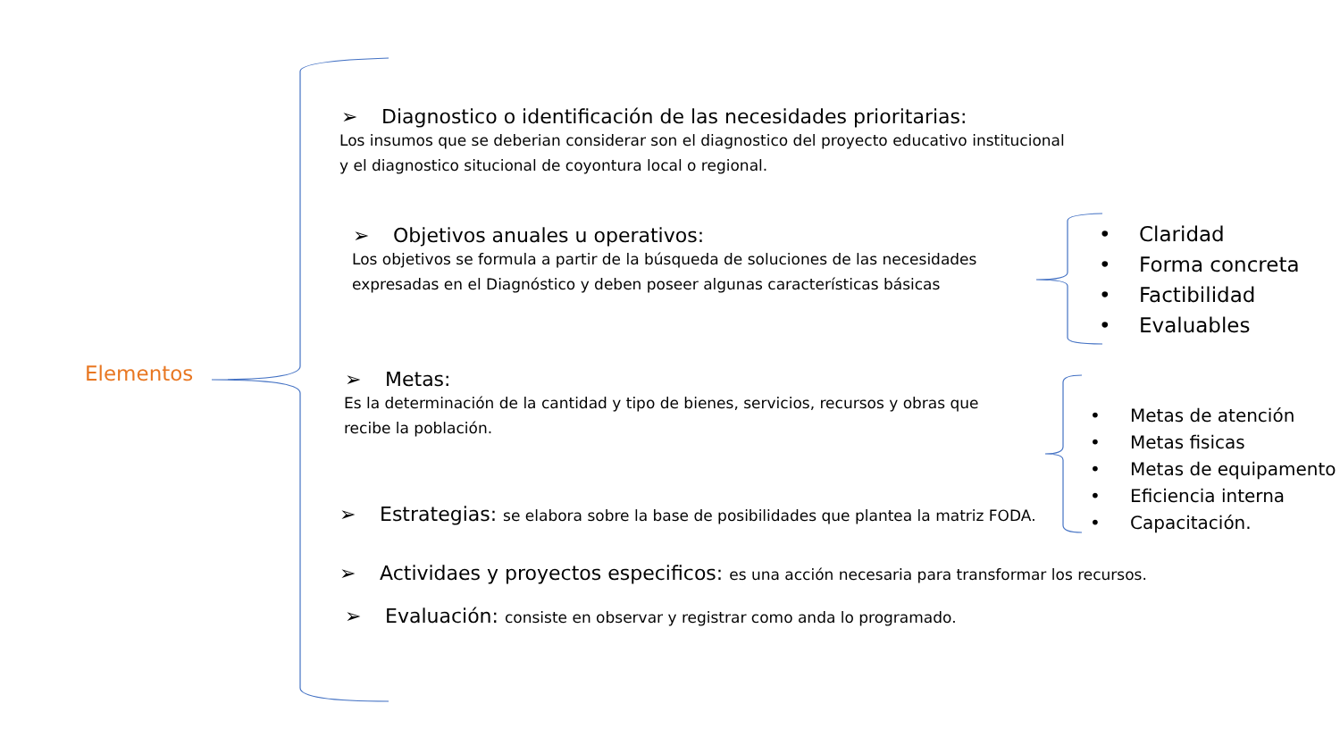Elementos
➢ Diagnostico o identificación de las necesidades prioritarias:
Los insumos que se deberian considerar son el diagnostico del proyecto educativo institucional
y el diagnostico situcional de coyontura local o regional.
➢ Objetivos anuales u operativos:
Los objetivos se formula a partir de la búsqueda de soluciones de las necesidades
expresadas en el Diagnóstico y deben poseer algunas características básicas
➢ Metas:
Es la determinación de la cantidad y tipo de bienes, servicios, recursos y obras que
recibe la población.
➢ Estrategias: se elabora sobre la base de posibilidades que plantea la matriz FODA.
➢ Actividaes y proyectos especificos: es una acción necesaria para transformar los recursos.
➢ Evaluación: consiste en observar y registrar como anda lo programado.
• Claridad
• Forma concreta
• Factibilidad
• Evaluables
• Metas de atención
• Metas fisicas
• Metas de equipamento
• Eficiencia interna
• Capacitación.